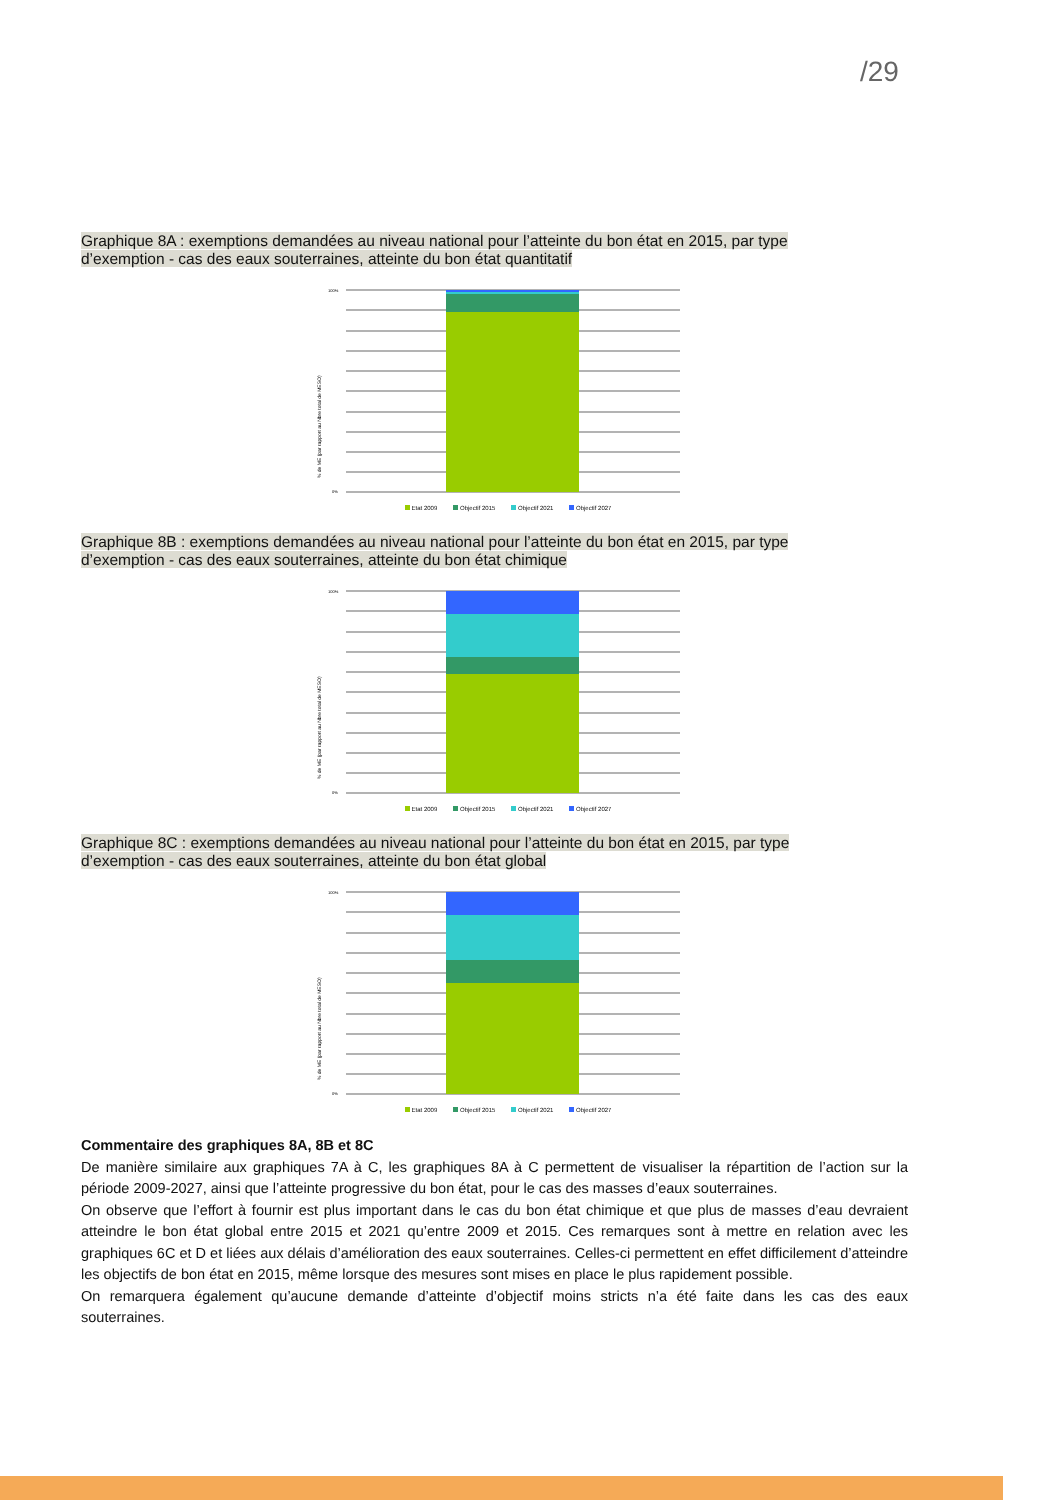/29
Graphique 8A : exemptions demandées au niveau national pour l’atteinte du bon état en 2015, par type d’exemption - cas des eaux souterraines, atteinte du bon état quantitatif
% de ME (par rapport au Nbre total de MESO)
100%
0%
Etat 2009 Objectif 2015 Objectif 2021 Objectif 2027
Graphique 8B : exemptions demandées au niveau national pour l’atteinte du bon état en 2015, par type d’exemption - cas des eaux souterraines, atteinte du bon état chimique
% de ME (par rapport au Nbre total de MESO)
100%
0%
Etat 2009 Objectif 2015 Objectif 2021 Objectif 2027
Graphique 8C : exemptions demandées au niveau national pour l’atteinte du bon état en 2015, par type d’exemption - cas des eaux souterraines, atteinte du bon état global
% de ME (par rapport au Nbre total de MESO)
100%
0%
Etat 2009 Objectif 2015 Objectif 2021 Objectif 2027
Commentaire des graphiques 8A, 8B et 8C
De manière similaire aux graphiques 7A à C, les graphiques 8A à C permettent de visualiser la répartition de l’action sur la période 2009-2027, ainsi que l’atteinte progressive du bon état, pour le cas des masses d’eaux souterraines.
On observe que l’effort à fournir est plus important dans le cas du bon état chimique et que plus de masses d’eau devraient atteindre le bon état global entre 2015 et 2021 qu’entre 2009 et 2015. Ces remarques sont à mettre en relation avec les graphiques 6C et D et liées aux délais d’amélioration des eaux souterraines. Celles-ci permettent en effet difficilement d’atteindre les objectifs de bon état en 2015, même lorsque des mesures sont mises en place le plus rapidement possible.
On remarquera également qu’aucune demande d’atteinte d’objectif moins stricts n’a été faite dans les cas des eaux souterraines.